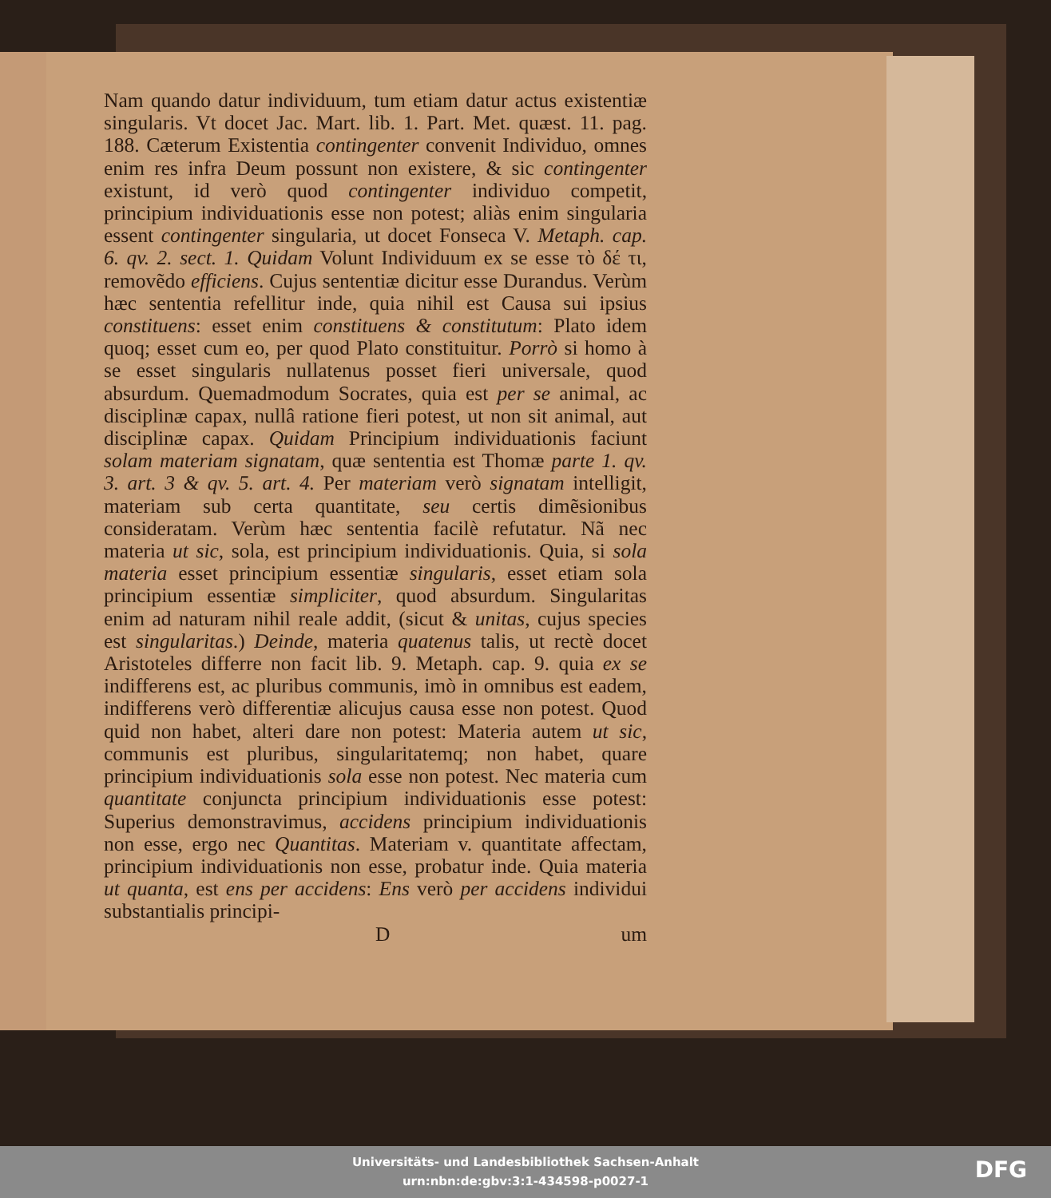Nam quando datur individuum, tum etiam datur actus existentiæ singularis. Vt docet Jac. Mart. lib. 1. Part. Met. quæst. 11. pag. 188. Cæterum Existentia contingenter convenit Individuo, omnes enim res infra Deum possunt non existere, & sic contingenter existunt, id verò quod contingenter individuo competit, principium individuationis esse non potest; aliàs enim singularia essent contingenter singularia, ut docet Fonseca V. Metaph. cap. 6. qv. 2. sect. 1. Quidam Volunt Individuum ex se esse τὸ δέ τι, removẽdo efficiens. Cujus sententiæ dicitur esse Durandus. Verùm hæc sententia refellitur inde, quia nihil est Causa sui ipsius constituens: esset enim constituens & constitutum: Plato idem quoq; esset cum eo, per quod Plato constituitur. Porrò si homo à se esset singularis nullatenus posset fieri universale, quod absurdum. Quemadmodum Socrates, quia est per se animal, ac disciplinæ capax, nullâ ratione fieri potest, ut non sit animal, aut disciplinæ capax. Quidam Principium individuationis faciunt solam materiam signatam, quæ sententia est Thomæ parte 1. qv. 3. art. 3 & qv. 5. art. 4. Per materiam verò signatam intelligit, materiam sub certa quantitate, seu certis dimẽsionibus consideratam. Verùm hæc sententia facilè refutatur. Nã nec materia ut sic, sola, est principium individuationis. Quia, si sola materia esset principium essentiæ singularis, esset etiam sola principium essentiæ simpliciter, quod absurdum. Singularitas enim ad naturam nihil reale addit, (sicut & unitas, cujus species est singularitas.) Deinde, materia quatenus talis, ut rectè docet Aristoteles differre non facit lib. 9. Metaph. cap. 9. quia ex se indifferens est, ac pluribus communis, imò in omnibus est eadem, indifferens verò differentiæ alicujus causa esse non potest. Quod quid non habet, alteri dare non potest: Materia autem ut sic, communis est pluribus, singularitatemq; non habet, quare principium individuationis sola esse non potest. Nec materia cum quantitate conjuncta principium individuationis esse potest: Superius demonstravimus, accidens principium individuationis non esse, ergo nec Quantitas. Materiam v. quantitate affectam, principium individuationis non esse, probatur inde. Quia materia ut quanta, est ens per accidens: Ens verò per accidens individui substantialis principi-
Dum
Universitäts- und Landesbibliothek Sachsen-Anhalt
urn:nbn:de:gbv:3:1-434598-p0027-1
DFG